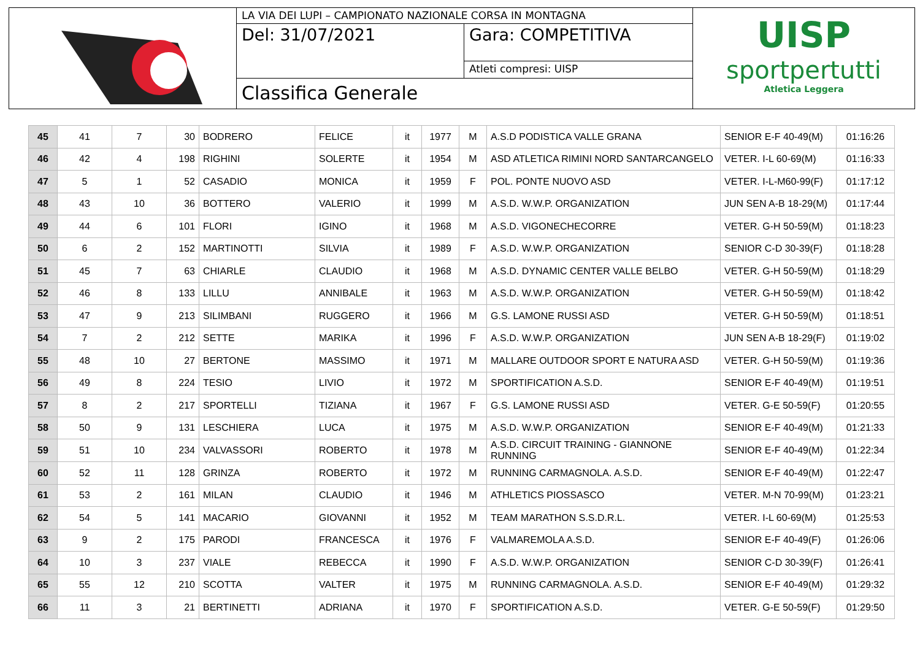LA VIA DEI LUPI – CAMPIONATO NAZIONALE CORSA IN MONTAGNA
Del: 31/07/2021
Gara: COMPETITIVA
Atleti compresi: UISP
Classifica Generale
UISP
sportpertutti
Atletica Leggera
| 45 | 41 | 7 | 30 | BODRERO | FELICE | it | 1977 | M | A.S.D PODISTICA VALLE GRANA | SENIOR E-F 40-49(M) | 01:16:26 |
| 46 | 42 | 4 | 198 | RIGHINI | SOLERTE | it | 1954 | M | ASD ATLETICA RIMINI NORD SANTARCANGELO | VETER. I-L 60-69(M) | 01:16:33 |
| 47 | 5 | 1 | 52 | CASADIO | MONICA | it | 1959 | F | POL. PONTE NUOVO ASD | VETER. I-L-M60-99(F) | 01:17:12 |
| 48 | 43 | 10 | 36 | BOTTERO | VALERIO | it | 1999 | M | A.S.D. W.W.P. ORGANIZATION | JUN SEN A-B 18-29(M) | 01:17:44 |
| 49 | 44 | 6 | 101 | FLORI | IGINO | it | 1968 | M | A.S.D. VIGONECHECORRE | VETER. G-H 50-59(M) | 01:18:23 |
| 50 | 6 | 2 | 152 | MARTINOTTI | SILVIA | it | 1989 | F | A.S.D. W.W.P. ORGANIZATION | SENIOR C-D 30-39(F) | 01:18:28 |
| 51 | 45 | 7 | 63 | CHIARLE | CLAUDIO | it | 1968 | M | A.S.D. DYNAMIC CENTER VALLE BELBO | VETER. G-H 50-59(M) | 01:18:29 |
| 52 | 46 | 8 | 133 | LILLU | ANNIBALE | it | 1963 | M | A.S.D. W.W.P. ORGANIZATION | VETER. G-H 50-59(M) | 01:18:42 |
| 53 | 47 | 9 | 213 | SILIMBANI | RUGGERO | it | 1966 | M | G.S. LAMONE RUSSI ASD | VETER. G-H 50-59(M) | 01:18:51 |
| 54 | 7 | 2 | 212 | SETTE | MARIKA | it | 1996 | F | A.S.D. W.W.P. ORGANIZATION | JUN SEN A-B 18-29(F) | 01:19:02 |
| 55 | 48 | 10 | 27 | BERTONE | MASSIMO | it | 1971 | M | MALLARE OUTDOOR SPORT E NATURA ASD | VETER. G-H 50-59(M) | 01:19:36 |
| 56 | 49 | 8 | 224 | TESIO | LIVIO | it | 1972 | M | SPORTIFICATION A.S.D. | SENIOR E-F 40-49(M) | 01:19:51 |
| 57 | 8 | 2 | 217 | SPORTELLI | TIZIANA | it | 1967 | F | G.S. LAMONE RUSSI ASD | VETER. G-E 50-59(F) | 01:20:55 |
| 58 | 50 | 9 | 131 | LESCHIERA | LUCA | it | 1975 | M | A.S.D. W.W.P. ORGANIZATION | SENIOR E-F 40-49(M) | 01:21:33 |
| 59 | 51 | 10 | 234 | VALVASSORI | ROBERTO | it | 1978 | M | A.S.D. CIRCUIT TRAINING - GIANNONE RUNNING | SENIOR E-F 40-49(M) | 01:22:34 |
| 60 | 52 | 11 | 128 | GRINZA | ROBERTO | it | 1972 | M | RUNNING CARMAGNOLA. A.S.D. | SENIOR E-F 40-49(M) | 01:22:47 |
| 61 | 53 | 2 | 161 | MILAN | CLAUDIO | it | 1946 | M | ATHLETICS PIOSSASCO | VETER. M-N 70-99(M) | 01:23:21 |
| 62 | 54 | 5 | 141 | MACARIO | GIOVANNI | it | 1952 | M | TEAM MARATHON S.S.D.R.L. | VETER. I-L 60-69(M) | 01:25:53 |
| 63 | 9 | 2 | 175 | PARODI | FRANCESCA | it | 1976 | F | VALMAREMOLA A.S.D. | SENIOR E-F 40-49(F) | 01:26:06 |
| 64 | 10 | 3 | 237 | VIALE | REBECCA | it | 1990 | F | A.S.D. W.W.P. ORGANIZATION | SENIOR C-D 30-39(F) | 01:26:41 |
| 65 | 55 | 12 | 210 | SCOTTA | VALTER | it | 1975 | M | RUNNING CARMAGNOLA. A.S.D. | SENIOR E-F 40-49(M) | 01:29:32 |
| 66 | 11 | 3 | 21 | BERTINETTI | ADRIANA | it | 1970 | F | SPORTIFICATION A.S.D. | VETER. G-E 50-59(F) | 01:29:50 |